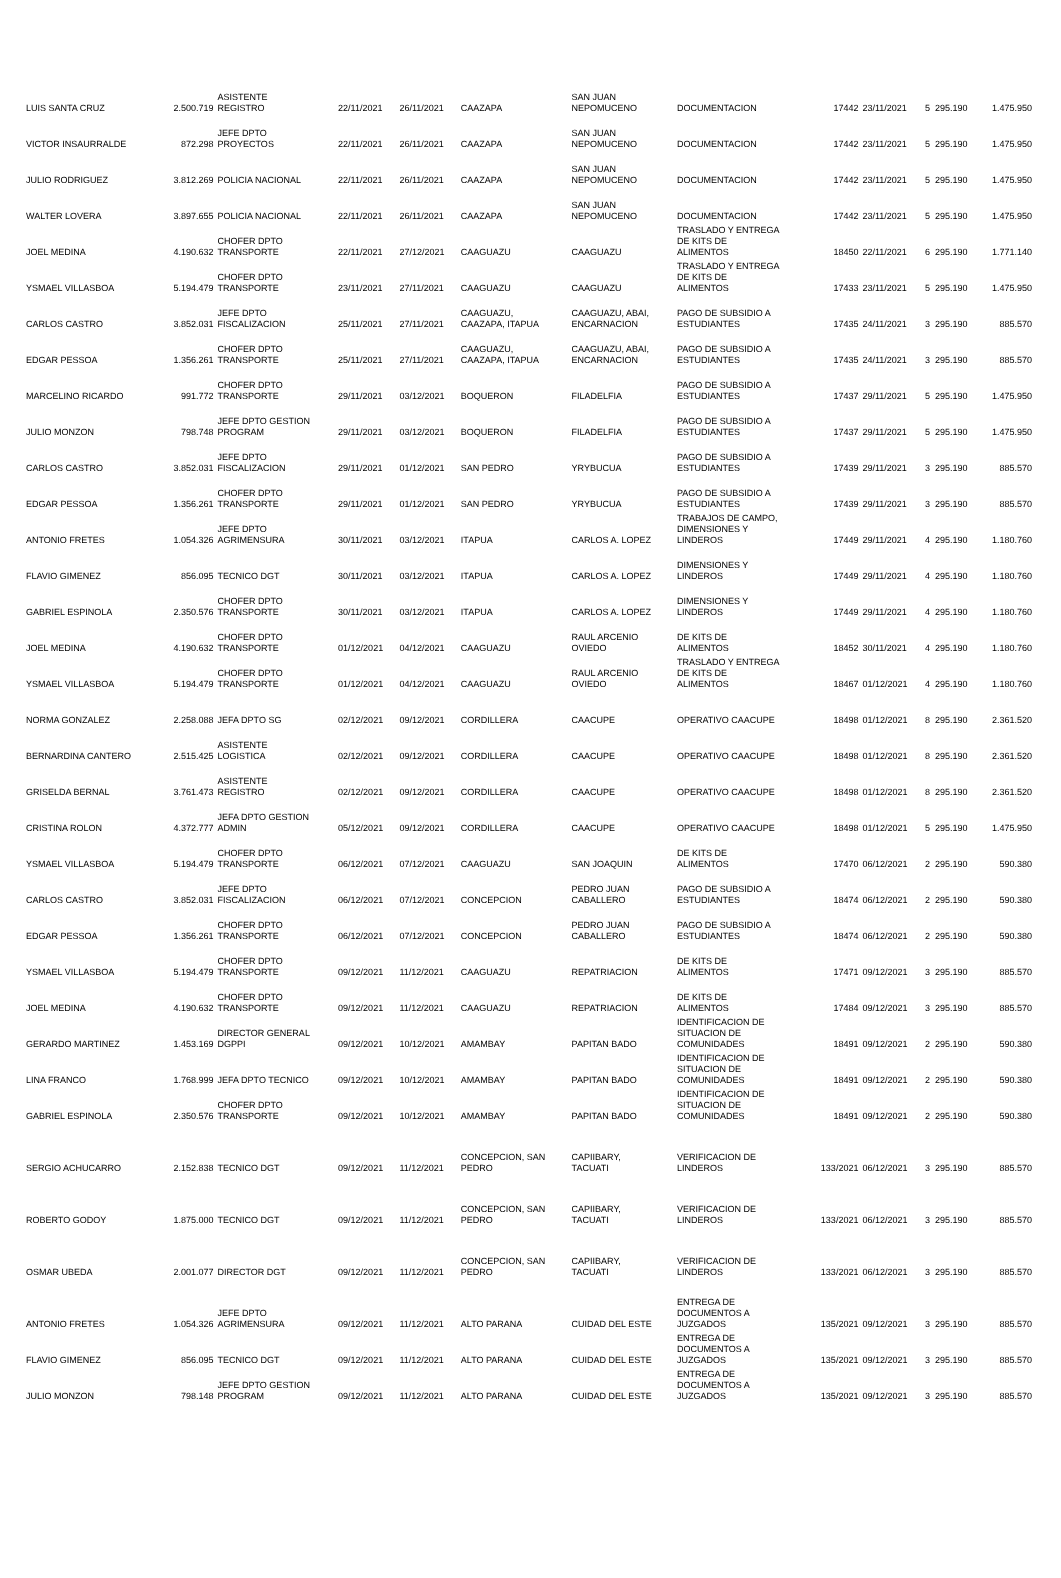| LUIS SANTA CRUZ | 2.500.719 | ASISTENTE REGISTRO | 22/11/2021 | 26/11/2021 | CAAZAPA | SAN JUAN NEPOMUCENO | DOCUMENTACION | 17442 | 23/11/2021 | 5 | 295.190 | 1.475.950 |
| VICTOR INSAURRALDE | 872.298 | JEFE DPTO PROYECTOS | 22/11/2021 | 26/11/2021 | CAAZAPA | SAN JUAN NEPOMUCENO | DOCUMENTACION | 17442 | 23/11/2021 | 5 | 295.190 | 1.475.950 |
| JULIO RODRIGUEZ | 3.812.269 | POLICIA NACIONAL | 22/11/2021 | 26/11/2021 | CAAZAPA | SAN JUAN NEPOMUCENO | DOCUMENTACION | 17442 | 23/11/2021 | 5 | 295.190 | 1.475.950 |
| WALTER LOVERA | 3.897.655 | POLICIA NACIONAL | 22/11/2021 | 26/11/2021 | CAAZAPA | SAN JUAN NEPOMUCENO | DOCUMENTACION | 17442 | 23/11/2021 | 5 | 295.190 | 1.475.950 |
| JOEL MEDINA | 4.190.632 | CHOFER DPTO TRANSPORTE | 22/11/2021 | 27/12/2021 | CAAGUAZU | CAAGUAZU | TRASLADO Y ENTREGA DE KITS DE ALIMENTOS | 18450 | 22/11/2021 | 6 | 295.190 | 1.771.140 |
| YSMAEL VILLASBOA | 5.194.479 | CHOFER DPTO TRANSPORTE | 23/11/2021 | 27/11/2021 | CAAGUAZU | CAAGUAZU | TRASLADO Y ENTREGA DE KITS DE ALIMENTOS | 17433 | 23/11/2021 | 5 | 295.190 | 1.475.950 |
| CARLOS CASTRO | 3.852.031 | JEFE DPTO FISCALIZACION | 25/11/2021 | 27/11/2021 | CAAGUAZU, CAAZAPA, ITAPUA | CAAGUAZU, ABAI, ENCARNACION | PAGO DE SUBSIDIO A ESTUDIANTES | 17435 | 24/11/2021 | 3 | 295.190 | 885.570 |
| EDGAR PESSOA | 1.356.261 | CHOFER DPTO TRANSPORTE | 25/11/2021 | 27/11/2021 | CAAGUAZU, CAAZAPA, ITAPUA | CAAGUAZU, ABAI, ENCARNACION | PAGO DE SUBSIDIO A ESTUDIANTES | 17435 | 24/11/2021 | 3 | 295.190 | 885.570 |
| MARCELINO RICARDO | 991.772 | CHOFER DPTO TRANSPORTE | 29/11/2021 | 03/12/2021 | BOQUERON | FILADELFIA | PAGO DE SUBSIDIO A ESTUDIANTES | 17437 | 29/11/2021 | 5 | 295.190 | 1.475.950 |
| JULIO MONZON | 798.748 | JEFE DPTO GESTION PROGRAM | 29/11/2021 | 03/12/2021 | BOQUERON | FILADELFIA | PAGO DE SUBSIDIO A ESTUDIANTES | 17437 | 29/11/2021 | 5 | 295.190 | 1.475.950 |
| CARLOS CASTRO | 3.852.031 | JEFE DPTO FISCALIZACION | 29/11/2021 | 01/12/2021 | SAN PEDRO | YRYBUCUA | PAGO DE SUBSIDIO A ESTUDIANTES | 17439 | 29/11/2021 | 3 | 295.190 | 885.570 |
| EDGAR PESSOA | 1.356.261 | CHOFER DPTO TRANSPORTE | 29/11/2021 | 01/12/2021 | SAN PEDRO | YRYBUCUA | PAGO DE SUBSIDIO A ESTUDIANTES | 17439 | 29/11/2021 | 3 | 295.190 | 885.570 |
| ANTONIO FRETES | 1.054.326 | JEFE DPTO AGRIMENSURA | 30/11/2021 | 03/12/2021 | ITAPUA | CARLOS A. LOPEZ | TRABAJOS DE CAMPO, DIMENSIONES Y LINDEROS | 17449 | 29/11/2021 | 4 | 295.190 | 1.180.760 |
| FLAVIO GIMENEZ | 856.095 | TECNICO DGT | 30/11/2021 | 03/12/2021 | ITAPUA | CARLOS A. LOPEZ | DIMENSIONES Y LINDEROS | 17449 | 29/11/2021 | 4 | 295.190 | 1.180.760 |
| GABRIEL ESPINOLA | 2.350.576 | CHOFER DPTO TRANSPORTE | 30/11/2021 | 03/12/2021 | ITAPUA | CARLOS A. LOPEZ | DIMENSIONES Y LINDEROS | 17449 | 29/11/2021 | 4 | 295.190 | 1.180.760 |
| JOEL MEDINA | 4.190.632 | CHOFER DPTO TRANSPORTE | 01/12/2021 | 04/12/2021 | CAAGUAZU | RAUL ARCENIO OVIEDO | DE KITS DE ALIMENTOS | 18452 | 30/11/2021 | 4 | 295.190 | 1.180.760 |
| YSMAEL VILLASBOA | 5.194.479 | CHOFER DPTO TRANSPORTE | 01/12/2021 | 04/12/2021 | CAAGUAZU | RAUL ARCENIO OVIEDO | TRASLADO Y ENTREGA DE KITS DE ALIMENTOS | 18467 | 01/12/2021 | 4 | 295.190 | 1.180.760 |
| NORMA GONZALEZ | 2.258.088 | JEFA DPTO SG | 02/12/2021 | 09/12/2021 | CORDILLERA | CAACUPE | OPERATIVO CAACUPE | 18498 | 01/12/2021 | 8 | 295.190 | 2.361.520 |
| BERNARDINA CANTERO | 2.515.425 | ASISTENTE LOGISTICA | 02/12/2021 | 09/12/2021 | CORDILLERA | CAACUPE | OPERATIVO CAACUPE | 18498 | 01/12/2021 | 8 | 295.190 | 2.361.520 |
| GRISELDA BERNAL | 3.761.473 | ASISTENTE REGISTRO | 02/12/2021 | 09/12/2021 | CORDILLERA | CAACUPE | OPERATIVO CAACUPE | 18498 | 01/12/2021 | 8 | 295.190 | 2.361.520 |
| CRISTINA ROLON | 4.372.777 | JEFA DPTO GESTION ADMIN | 05/12/2021 | 09/12/2021 | CORDILLERA | CAACUPE | OPERATIVO CAACUPE | 18498 | 01/12/2021 | 5 | 295.190 | 1.475.950 |
| YSMAEL VILLASBOA | 5.194.479 | CHOFER DPTO TRANSPORTE | 06/12/2021 | 07/12/2021 | CAAGUAZU | SAN JOAQUIN | DE KITS DE ALIMENTOS | 17470 | 06/12/2021 | 2 | 295.190 | 590.380 |
| CARLOS CASTRO | 3.852.031 | JEFE DPTO FISCALIZACION | 06/12/2021 | 07/12/2021 | CONCEPCION | PEDRO JUAN CABALLERO | PAGO DE SUBSIDIO A ESTUDIANTES | 18474 | 06/12/2021 | 2 | 295.190 | 590.380 |
| EDGAR PESSOA | 1.356.261 | CHOFER DPTO TRANSPORTE | 06/12/2021 | 07/12/2021 | CONCEPCION | PEDRO JUAN CABALLERO | PAGO DE SUBSIDIO A ESTUDIANTES | 18474 | 06/12/2021 | 2 | 295.190 | 590.380 |
| YSMAEL VILLASBOA | 5.194.479 | CHOFER DPTO TRANSPORTE | 09/12/2021 | 11/12/2021 | CAAGUAZU | REPATRIACION | DE KITS DE ALIMENTOS | 17471 | 09/12/2021 | 3 | 295.190 | 885.570 |
| JOEL MEDINA | 4.190.632 | CHOFER DPTO TRANSPORTE | 09/12/2021 | 11/12/2021 | CAAGUAZU | REPATRIACION | DE KITS DE ALIMENTOS | 17484 | 09/12/2021 | 3 | 295.190 | 885.570 |
| GERARDO MARTINEZ | 1.453.169 | DIRECTOR GENERAL DGPPI | 09/12/2021 | 10/12/2021 | AMAMBAY | PAPITAN BADO | IDENTIFICACION DE SITUACION DE COMUNIDADES | 18491 | 09/12/2021 | 2 | 295.190 | 590.380 |
| LINA FRANCO | 1.768.999 | JEFA DPTO TECNICO | 09/12/2021 | 10/12/2021 | AMAMBAY | PAPITAN BADO | IDENTIFICACION DE SITUACION DE COMUNIDADES | 18491 | 09/12/2021 | 2 | 295.190 | 590.380 |
| GABRIEL ESPINOLA | 2.350.576 | CHOFER DPTO TRANSPORTE | 09/12/2021 | 10/12/2021 | AMAMBAY | PAPITAN BADO | IDENTIFICACION DE SITUACION DE COMUNIDADES | 18491 | 09/12/2021 | 2 | 295.190 | 590.380 |
| SERGIO ACHUCARRO | 2.152.838 | TECNICO DGT | 09/12/2021 | 11/12/2021 | CONCEPCION, SAN PEDRO | CAPIIBARY, TACUATI | VERIFICACION DE LINDEROS | 133/2021 | 06/12/2021 | 3 | 295.190 | 885.570 |
| ROBERTO GODOY | 1.875.000 | TECNICO DGT | 09/12/2021 | 11/12/2021 | CONCEPCION, SAN PEDRO | CAPIIBARY, TACUATI | VERIFICACION DE LINDEROS | 133/2021 | 06/12/2021 | 3 | 295.190 | 885.570 |
| OSMAR UBEDA | 2.001.077 | DIRECTOR DGT | 09/12/2021 | 11/12/2021 | CONCEPCION, SAN PEDRO | CAPIIBARY, TACUATI | VERIFICACION DE LINDEROS | 133/2021 | 06/12/2021 | 3 | 295.190 | 885.570 |
| ANTONIO FRETES | 1.054.326 | JEFE DPTO AGRIMENSURA | 09/12/2021 | 11/12/2021 | ALTO PARANA | CUIDAD DEL ESTE | ENTREGA DE DOCUMENTOS A JUZGADOS | 135/2021 | 09/12/2021 | 3 | 295.190 | 885.570 |
| FLAVIO GIMENEZ | 856.095 | TECNICO DGT | 09/12/2021 | 11/12/2021 | ALTO PARANA | CUIDAD DEL ESTE | ENTREGA DE DOCUMENTOS A JUZGADOS | 135/2021 | 09/12/2021 | 3 | 295.190 | 885.570 |
| JULIO MONZON | 798.148 | JEFE DPTO GESTION PROGRAM | 09/12/2021 | 11/12/2021 | ALTO PARANA | CUIDAD DEL ESTE | ENTREGA DE DOCUMENTOS A JUZGADOS | 135/2021 | 09/12/2021 | 3 | 295.190 | 885.570 |